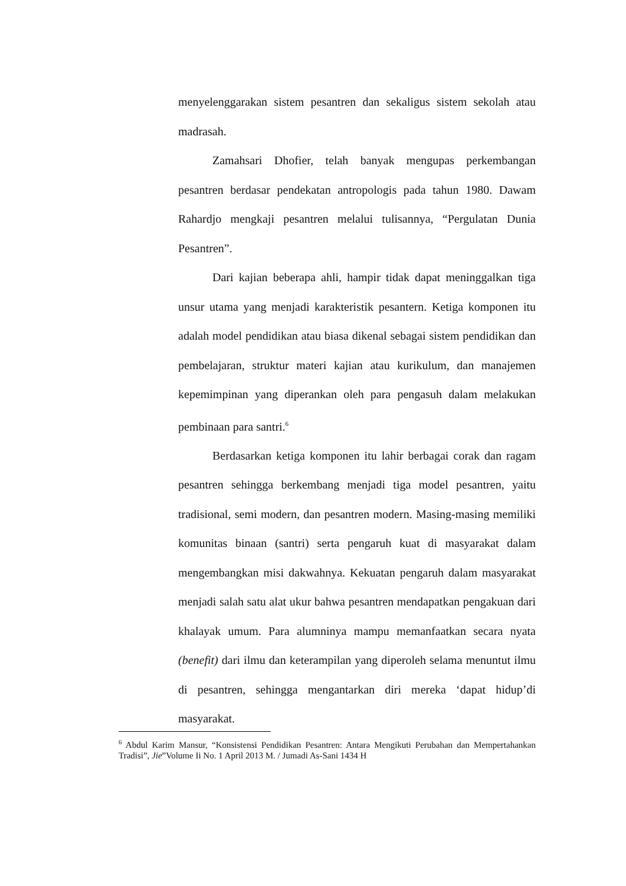menyelenggarakan sistem pesantren dan sekaligus sistem sekolah atau madrasah.
Zamahsari Dhofier, telah banyak mengupas perkembangan pesantren berdasar pendekatan antropologis pada tahun 1980. Dawam Rahardjo mengkaji pesantren melalui tulisannya, “Pergulatan Dunia Pesantren”.
Dari kajian beberapa ahli, hampir tidak dapat meninggalkan tiga unsur utama yang menjadi karakteristik pesantern. Ketiga komponen itu adalah model pendidikan atau biasa dikenal sebagai sistem pendidikan dan pembelajaran, struktur materi kajian atau kurikulum, dan manajemen kepemimpinan yang diperankan oleh para pengasuh dalam melakukan pembinaan para santri.<sup>6</sup>
Berdasarkan ketiga komponen itu lahir berbagai corak dan ragam pesantren sehingga berkembang menjadi tiga model pesantren, yaitu tradisional, semi modern, dan pesantren modern. Masing-masing memiliki komunitas binaan (santri) serta pengaruh kuat di masyarakat dalam mengembangkan misi dakwahnya. Kekuatan pengaruh dalam masyarakat menjadi salah satu alat ukur bahwa pesantren mendapatkan pengakuan dari khalayak umum. Para alumninya mampu memanfaatkan secara nyata (benefit) dari ilmu dan keterampilan yang diperoleh selama menuntut ilmu di pesantren, sehingga mengantarkan diri mereka ‘dapat hidup’di masyarakat.
<sup>6</sup> Abdul Karim Mansur, “Konsistensi Pendidikan Pesantren: Antara Mengikuti Perubahan dan Mempertahankan Tradisi”, Jie”Volume Ii No. 1 April 2013 M. / Jumadi As-Sani 1434 H